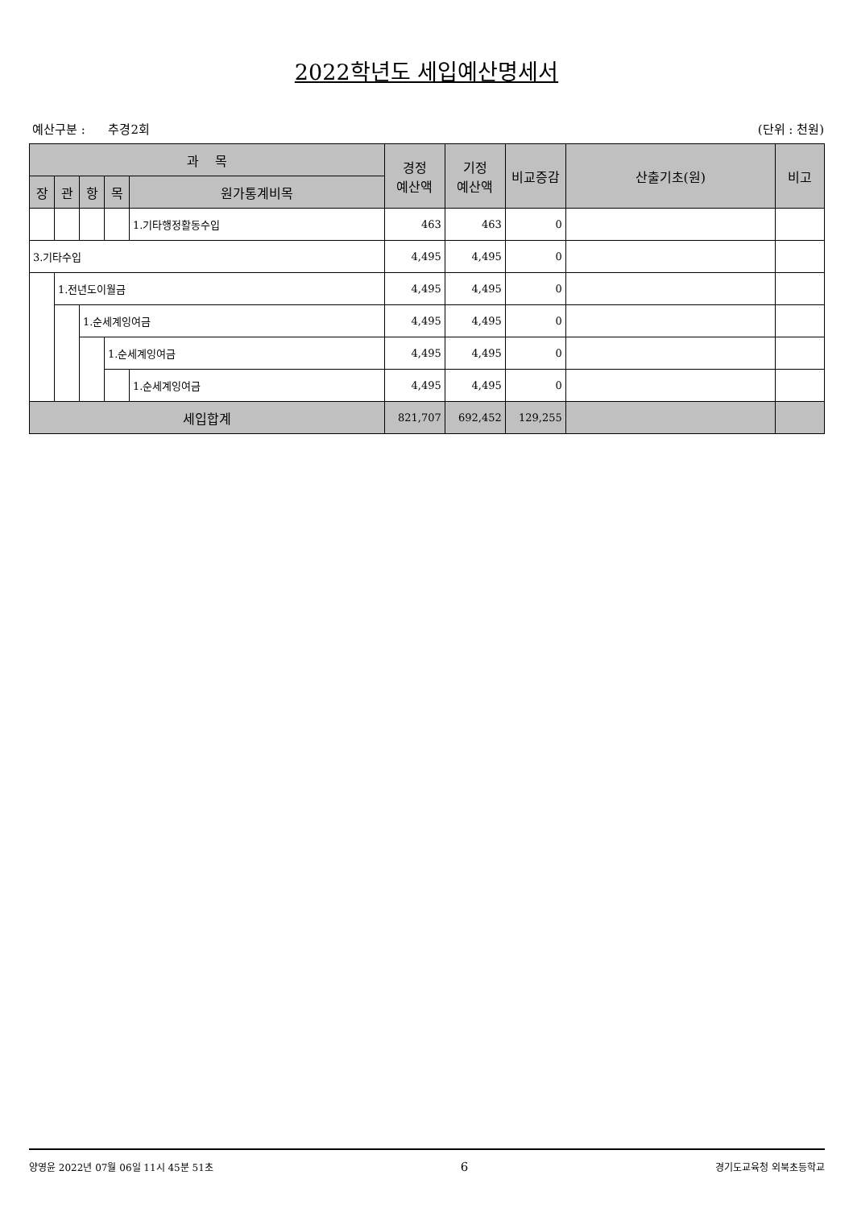2022학년도 세입예산명세서
예산구분 : 추경2회 (단위 : 천원)
| 과 목 | | | | | 경정 예산액 | 기정 예산액 | 비교증감 | 산출기초(원) | 비고 |
| --- | --- | --- | --- | --- | --- | --- | --- | --- | --- |
| 장 | 관 | 항 | 목 | 원가통계비목 | | | | | |
| | | | | 1.기타행정활동수입 | 463 | 463 | 0 | | |
| 3.기타수입 | | | | | 4,495 | 4,495 | 0 | | |
| | 1.전년도이월금 | | | | 4,495 | 4,495 | 0 | | |
| | | 1.순세계잉여금 | | | 4,495 | 4,495 | 0 | | |
| | | | 1.순세계잉여금 | | 4,495 | 4,495 | 0 | | |
| | | | | 1.순세계잉여금 | 4,495 | 4,495 | 0 | | |
| 세입합계 | | | | | 821,707 | 692,452 | 129,255 | | |
양영윤 2022년 07월 06일 11시 45분 51초 6 경기도교육청 외북초등학교